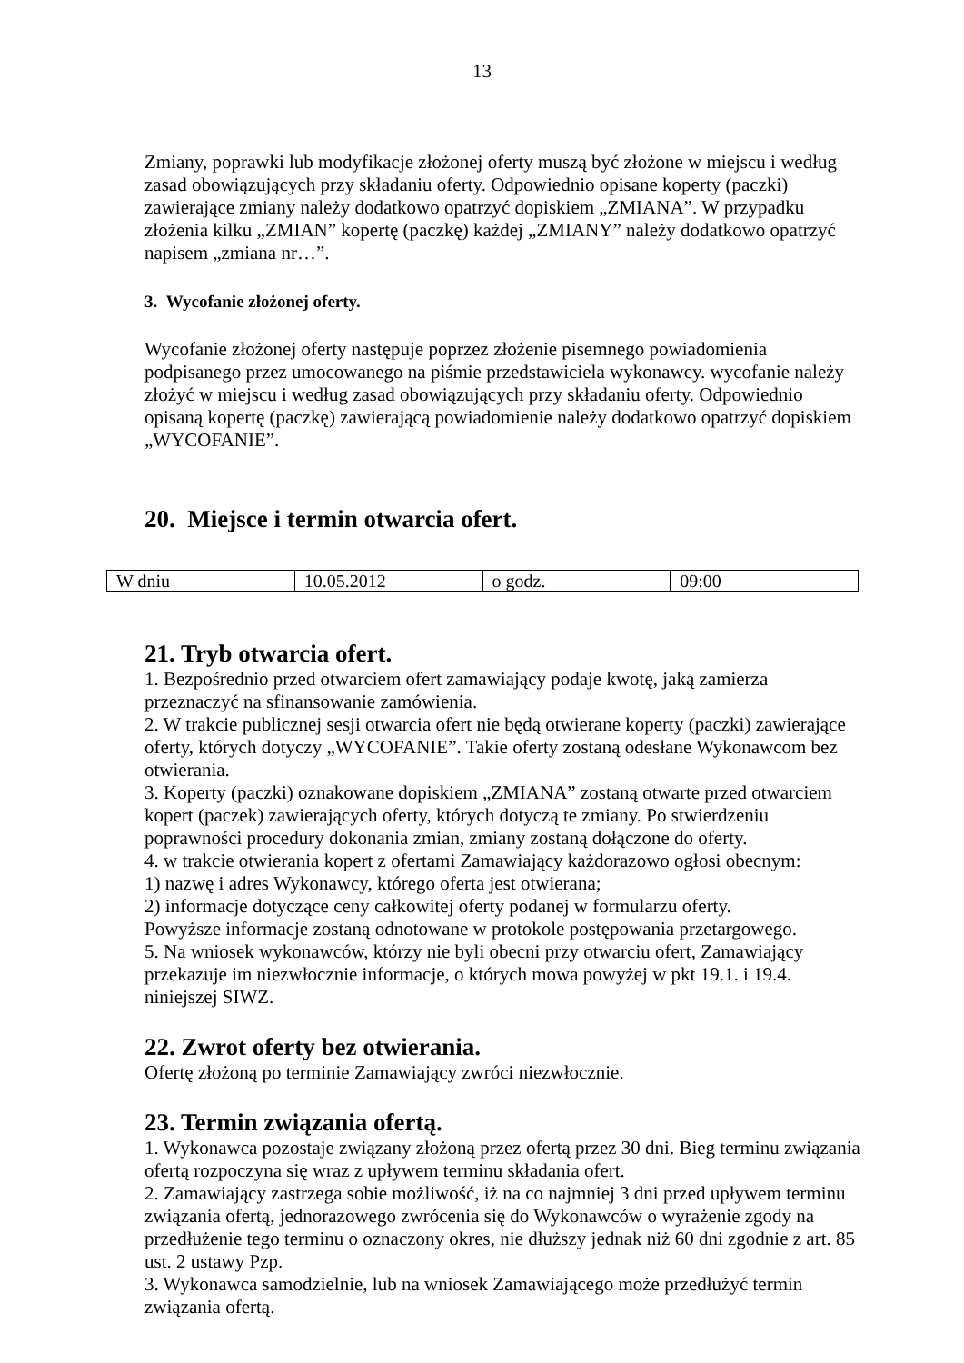13
Zmiany, poprawki lub modyfikacje złożonej oferty muszą być złożone w miejscu i według zasad obowiązujących przy składaniu oferty. Odpowiednio opisane koperty (paczki) zawierające zmiany należy dodatkowo opatrzyć dopiskiem „ZMIANA”. W przypadku złożenia kilku „ZMIAN” kopertę (paczkę) każdej „ZMIANY” należy dodatkowo opatrzyć napisem „zmiana nr…”.
3. Wycofanie złożonej oferty.
Wycofanie złożonej oferty następuje poprzez złożenie pisemnego powiadomienia podpisanego przez umocowanego na piśmie przedstawiciela wykonawcy. wycofanie należy złożyć w miejscu i według zasad obowiązujących przy składaniu oferty. Odpowiednio opisaną kopertę (paczkę) zawierającą powiadomienie należy dodatkowo opatrzyć dopiskiem „WYCOFANIE”.
20. Miejsce i termin otwarcia ofert.
| W dniu | 10.05.2012 | o godz. | 09:00 |
21. Tryb otwarcia ofert.
1. Bezpośrednio przed otwarciem ofert zamawiający podaje kwotę, jaką zamierza przeznaczyć na sfinansowanie zamówienia.
2. W trakcie publicznej sesji otwarcia ofert nie będą otwierane koperty (paczki) zawierające oferty, których dotyczy „WYCOFANIE”. Takie oferty zostaną odesłane Wykonawcom bez otwierania.
3. Koperty (paczki) oznakowane dopiskiem „ZMIANA” zostaną otwarte przed otwarciem kopert (paczek) zawierających oferty, których dotyczą te zmiany. Po stwierdzeniu poprawności procedury dokonania zmian, zmiany zostaną dołączone do oferty.
4. w trakcie otwierania kopert z ofertami Zamawiający każdorazowo ogłosi obecnym:
1) nazwę i adres Wykonawcy, którego oferta jest otwierana;
2) informacje dotyczące ceny całkowitej oferty podanej w formularzu oferty.
Powyższe informacje zostaną odnotowane w protokole postępowania przetargowego.
5. Na wniosek wykonawców, którzy nie byli obecni przy otwarciu ofert, Zamawiający przekazuje im niezwłocznie informacje, o których mowa powyżej w pkt 19.1. i 19.4. niniejszej SIWZ.
22. Zwrot oferty bez otwierania.
Ofertę złożoną po terminie Zamawiający zwróci niezwłocznie.
23. Termin związania ofertą.
1. Wykonawca pozostaje związany złożoną przez ofertą przez 30 dni. Bieg terminu związania ofertą rozpoczyna się wraz z upływem terminu składania ofert.
2. Zamawiający zastrzega sobie możliwość, iż na co najmniej 3 dni przed upływem terminu związania ofertą, jednorazowego zwrócenia się do Wykonawców o wyrażenie zgody na przedłużenie tego terminu o oznaczony okres, nie dłuższy jednak niż 60 dni zgodnie z art. 85 ust. 2 ustawy Pzp.
3. Wykonawca samodzielnie, lub na wniosek Zamawiającego może przedłużyć termin związania ofertą.